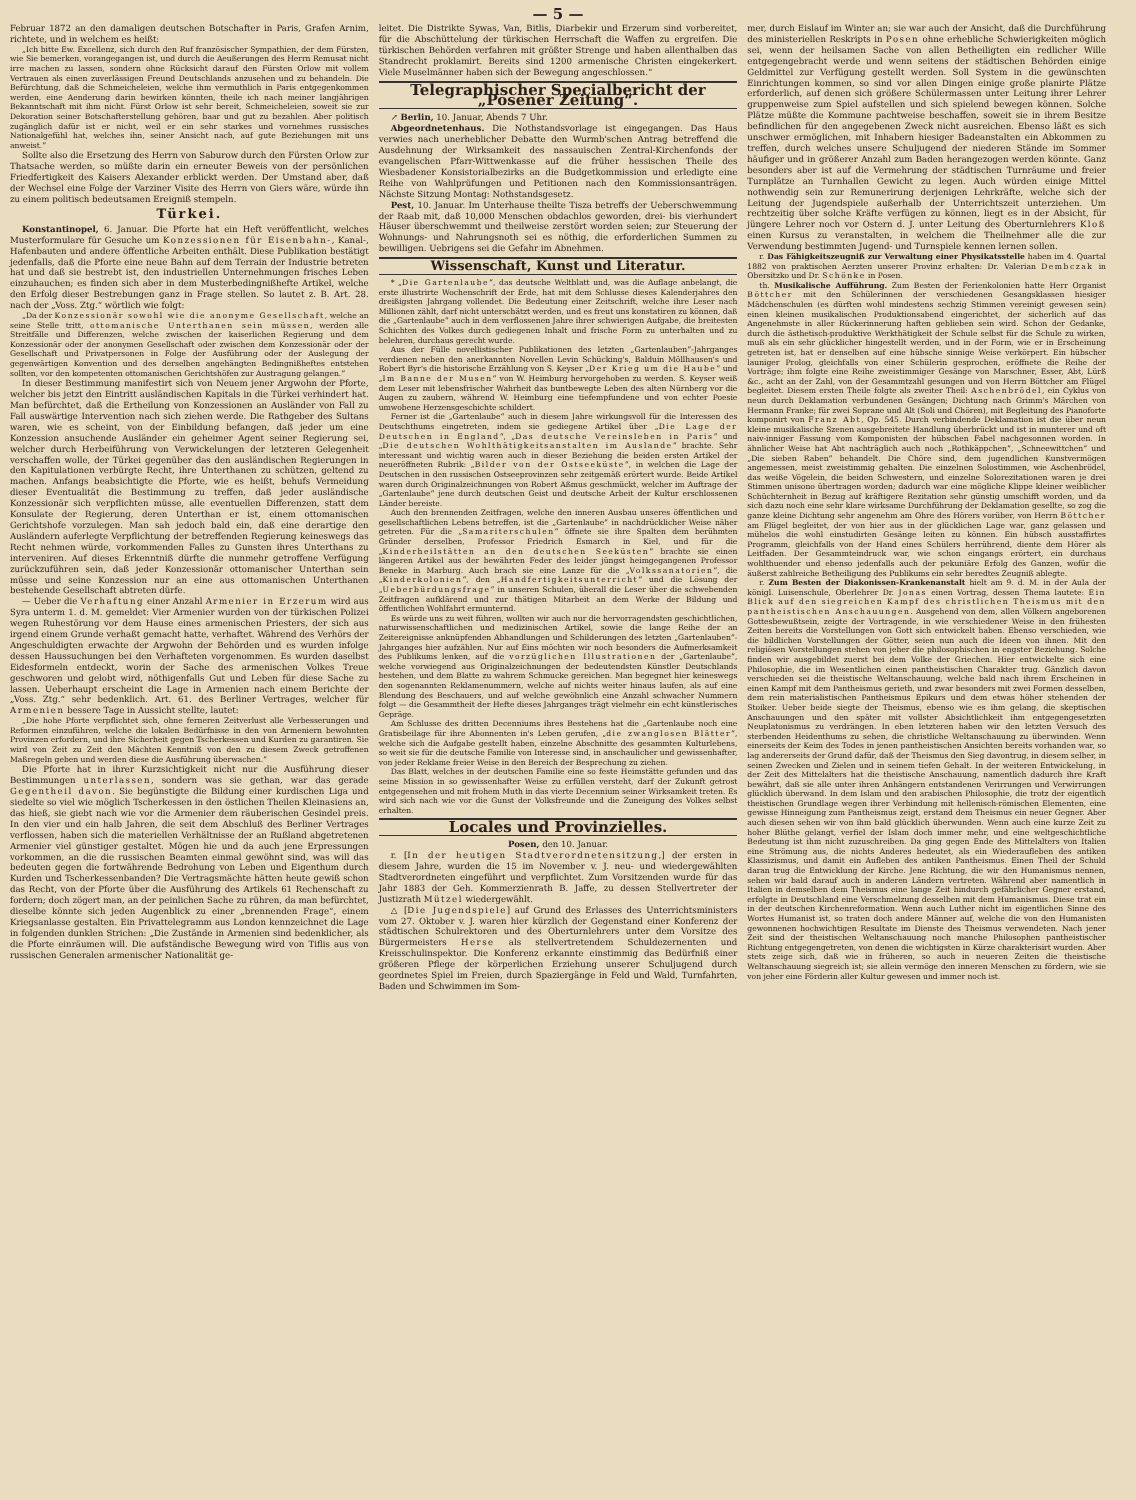— 5 —
Februar 1872 an den damaligen deutschen Botschafter in Paris, Grafen Arnim, richtete, und in welchem es heißt:
„Ich bitte Ew. Excellenz, sich durch den Ruf französischer Sympathien, der dem Fürsten, wie Sie bemerken, vorangegangen ist, und durch die Aeußerungen des Herrn Remusat nicht irre machen zu lassen, sondern ohne Rücksicht darauf den Fürsten Orlow mit vollem Vertrauen als einen zuverlässigen Freund Deutschlands anzusehen und zu behandeln. Die Befürchtung, daß die Schmeicheleien, welche ihm vermuthlich in Paris entgegenkommen werden, eine Aenderung darin bewirken könnten, theile ich nach meiner langjährigen Bekanntschaft mit ihm nicht. Fürst Orlow ist sehr bereit, Schmeicheleien, soweit sie zur Dekoration seiner Botschafterstellung gehören, baar und gut zu bezahlen. Aber politisch zugänglich dafür ist er nicht, weil er ein sehr starkes und vornehmes russisches Nationalgefühl hat, welches ihn, seiner Ansicht nach, auf gute Beziehungen mit uns anweist.“
Sollte also die Ersetzung des Herrn von Saburow durch den Fürsten Orlow zur Thatsache werden, so müßte darin ein erneuter Beweis von der persönlichen Friedfertigkeit des Kaisers Alexander erblickt werden. Der Umstand aber, daß der Wechsel eine Folge der Varziner Visite des Herrn von Giers wäre, würde ihn zu einem politisch bedeutsamen Ereigniß stempeln.
Türkei.
Konstantinopel, 6. Januar. Die Pforte hat ein Heft veröffentlicht, welches Musterformulare für Gesuche um Konzessionen für Eisenbahn-, Kanal-, Hafenbauten und andere öffentliche Arbeiten enthält. Diese Publikation bestätigt jedenfalls, daß die Pforte eine neue Bahn auf dem Terrain der Industrie betreten hat und daß sie bestrebt ist, den industriellen Unternehmungen frisches Leben einzuhauchen; es finden sich aber in dem Musterbedingnißhefte Artikel, welche den Erfolg dieser Bestrebungen ganz in Frage stellen. So lautet z. B. Art. 28. nach der „Voss. Ztg.“ wörtlich wie folgt:
„Da der Konzessionär sowohl wie die anonyme Gesellschaft, welche an seine Stelle tritt, ottomanische Unterthanen sein müssen, werden alle Streitfälle und Differenzen, welche zwischen der kaiserlichen Regierung und dem Konzessionär oder der anonymen Gesellschaft oder zwischen dem Konzessionär oder der Gesellschaft und Privatpersonen in Folge der Ausführung oder der Auslegung der gegenwärtigen Konvention und des derselben angehängten Bedingnißheftes entstehen sollten, vor den kompetenten ottomanischen Gerichtshöfen zur Austragung gelangen.“
In dieser Bestimmung manifestirt sich von Neuem jener Argwohn der Pforte, welcher bis jetzt den Eintritt ausländischen Kapitals in die Türkei verhindert hat. Man befürchtet, daß die Ertheilung von Konzessionen an Ausländer von Fall zu Fall auswärtige Intervention nach sich ziehen werde. Die Rathgeber des Sultans waren, wie es scheint, von der Einbildung befangen, daß jeder um eine Konzession ansuchende Ausländer ein geheimer Agent seiner Regierung sei, welcher durch Herbeiführung von Verwickelungen der letzteren Gelegenheit verschaffen wolle, der Türkei gegenüber das den ausländischen Regierungen in den Kapitulationen verbürgte Recht, ihre Unterthanen zu schützen, geltend zu machen. Anfangs beabsichtigte die Pforte, wie es heißt, behufs Vermeidung dieser Eventualität die Bestimmung zu treffen, daß jeder ausländische Konzessionär sich verpflichten müsse, alle eventuellen Differenzen, statt dem Konsulate der Regierung, deren Unterthan er ist, einem ottomanischen Gerichtshofe vorzulegen. Man sah jedoch bald ein, daß eine derartige den Ausländern auferlegte Verpflichtung der betreffenden Regierung keineswegs das Recht nehmen würde, vorkommenden Falles zu Gunsten ihres Unterthans zu interveniren. Auf dieses Erkenntniß dürfte die nunmehr getroffene Verfügung zurückzuführen sein, daß jeder Konzessionär ottomanischer Unterthan sein müsse und seine Konzession nur an eine aus ottomanischen Unterthanen bestehende Gesellschaft abtreten dürfe.
— Ueber die Verhaftung einer Anzahl Armenier in Erzerum wird aus Syra unterm 1. d. M. gemeldet: Vier Armenier wurden von der türkischen Polizei wegen Ruhestörung vor dem Hause eines armenischen Priesters, der sich aus irgend einem Grunde verhaßt gemacht hatte, verhaftet. Während des Verhörs der Angeschuldigten erwachte der Argwohn der Behörden und es wurden infolge dessen Haussuchungen bei den Verhafteten vorgenommen. Es wurden daselbst Eidesformeln entdeckt, worin der Sache des armenischen Volkes Treue geschworen und gelobt wird, nöthigenfalls Gut und Leben für diese Sache zu lassen. Ueberhaupt erscheint die Lage in Armenien nach einem Berichte der „Voss. Ztg.“ sehr bedenklich. Art. 61. des Berliner Vertrages, welcher für Armenien bessere Tage in Aussicht stellte, lautet:
„Die hohe Pforte verpflichtet sich, ohne ferneren Zeitverlust alle Verbesserungen und Reformen einzuführen, welche die lokalen Bedürfnisse in den von Armeniern bewohnten Provinzen erfordern, und ihre Sicherheit gegen Tscherkessen und Kurden zu garantiren. Sie wird von Zeit zu Zeit den Mächten Kenntniß von den zu diesem Zweck getroffenen Maßregeln geben und werden diese die Ausführung überwachen.“
Die Pforte hat in ihrer Kurzsichtigkeit nicht nur die Ausführung dieser Bestimmungen unterlassen, sondern was sie gethan, war das gerade Gegentheil davon. Sie begünstigte die Bildung einer kurdischen Liga und siedelte so viel wie möglich Tscherkessen in den östlichen Theilen Kleinasiens an, das hieß, sie giebt nach wie vor die Armenier dem räuberischen Gesindel preis. In den vier und ein halb Jahren, die seit dem Abschluß des Berliner Vertrages verflossen, haben sich die materiellen Verhältnisse der an Rußland abgetretenen Armenier viel günstiger gestaltet. Mögen hie und da auch jene Erpressungen vorkommen, an die die russischen Beamten einmal gewöhnt sind, was will das bedeuten gegen die fortwährende Bedrohung von Leben und Eigenthum durch Kurden und Tscherkessenbanden? Die Vertragsmächte hätten heute gewiß schon das Recht, von der Pforte über die Ausführung des Artikels 61 Rechenschaft zu fordern; doch zögert man, an der peinlichen Sache zu rühren, da man befürchtet, dieselbe könnte sich jeden Augenblick zu einer „brennenden Frage“, einem Kriegsanlasse gestalten. Ein Privattelegramm aus London kennzeichnet die Lage in folgenden dunklen Strichen: „Die Zustände in Armenien sind bedenklicher, als die Pforte einräumen will. Die aufständische Bewegung wird von Tiflis aus von russischen Generalen armenischer Nationalität ge-
leitet. Die Distrikte Sywas, Van, Bitlis, Diarbekir und Erzerum sind vorbereitet, für die Abschüttelung der türkischen Herrschaft die Waffen zu ergreifen. Die türkischen Behörden verfahren mit größter Strenge und haben allenthalben das Standrecht proklamirt. Bereits sind 1200 armenische Christen eingekerkert. Viele Muselmänner haben sich der Bewegung angeschlossen.“
Telegraphischer Specialbericht der „Posener Zeitung“.
↗ Berlin, 10. Januar, Abends 7 Uhr.
Abgeordnetenhaus. Die Nothstandsvorlage ist eingegangen. Das Haus verwies nach unerheblicher Debatte den Wurmb'schen Antrag betreffend die Ausdehnung der Wirksamkeit des nassauischen Zentral-Kirchenfonds der evangelischen Pfarr-Wittwenkasse auf die früher hessischen Theile des Wiesbadener Konsistorialbezirks an die Budgetkommission und erledigte eine Reihe von Wahlprüfungen und Petitionen nach den Kommissionsanträgen. Nächste Sitzung Montag: Nothstandsgesetz.
Pest, 10. Januar. Im Unterhause theilte Tisza betreffs der Ueberschwemmung der Raab mit, daß 10,000 Menschen obdachlos geworden, drei- bis vierhundert Häuser überschwemmt und theilweise zerstört worden seien; zur Steuerung der Wohnungs- und Nahrungsnoth sei es nöthig, die erforderlichen Summen zu bewilligen. Uebrigens sei die Gefahr im Abnehmen.
Wissenschaft, Kunst und Literatur.
* „Die Gartenlaube“, das deutsche Weltblatt und, was die Auflage anbelangt, die erste illustrirte Wochenschrift der Erde, hat mit dem Schlusse dieses Kalenderjahres den dreißigsten Jahrgang vollendet. Die Bedeutung einer Zeitschrift, welche ihre Leser nach Millionen zählt, darf nicht unterschätzt werden, und es freut uns konstatiren zu können, daß die „Gartenlaube“ auch in dem verflossenen Jahre ihrer schwierigen Aufgabe, die breitesten Schichten des Volkes durch gediegenen Inhalt und frische Form zu unterhalten und zu belehren, durchaus gerecht wurde.
Aus der Fülle novellistischer Publikationen des letzten „Gartenlauben“-Jahrganges verdienen neben den anerkannten Novellen Levin Schücking's, Balduin Möllhausen's und Robert Byr's die historische Erzählung von S. Keyser „Der Krieg um die Haube“ und „Im Banne der Musen“ von W. Heimburg hervorgehoben zu werden. S. Keyser weiß dem Leser mit lebensfrischer Wahrheit das buntbewegte Leben des alten Nürnberg vor die Augen zu zaubern, während W. Heimburg eine tiefempfundene und von echter Poesie umwobene Herzensgeschichte schildert.
Ferner ist die „Gartenlaube“ auch in diesem Jahre wirkungsvoll für die Interessen des Deutschthums eingetreten, indem sie gediegene Artikel über „Die Lage der Deutschen in England“, „Das deutsche Vereinsleben in Paris“ und „Die deutschen Wohlthätigkeitsanstalten im Auslande“ brachte. Sehr interessant und wichtig waren auch in dieser Beziehung die beiden ersten Artikel der neueröffneten Rubrik: „Bilder von der Ostseeküste“, in welchen die Lage der Deutschen in den russischen Ostseeprovinzen sehr zeitgemäß erörtert wurde. Beide Artikel waren durch Originalzeichnungen von Robert Aßmus geschmückt, welcher im Auftrage der „Gartenlaube“ jene durch deutschen Geist und deutsche Arbeit der Kultur erschlossenen Länder bereiste.
Auch den brennenden Zeitfragen, welche den inneren Ausbau unseres öffentlichen und gesellschaftlichen Lebens betreffen, ist die „Gartenlaube“ in nachdrücklicher Weise näher getreten. Für die „Samariterschulen“ öffnete sie ihre Spalten dem berühmten Gründer derselben, Professor Friedrich Esmarch in Kiel, und für die „Kinderheilstätten an den deutschen Seeküsten“ brachte sie einen längeren Artikel aus der bewährten Feder des leider jüngst heimgegangenen Professor Beneke in Marburg. Auch brach sie eine Lanze für die „Volkssanatorien“, die „Kinderkolonien“, den „Handfertigkeitsunterricht“ und die Lösung der „Ueberbürdungsfrage“ in unseren Schulen, überall die Leser über die schwebenden Zeitfragen aufklärend und zur thätigen Mitarbeit an dem Werke der Bildung und öffentlichen Wohlfahrt ermunternd.
Es würde uns zu weit führen, wollten wir auch nur die hervorragendsten geschichtlichen, naturwissenschaftlichen und medizinischen Artikel, sowie die lange Reihe der an Zeitereignisse anknüpfenden Abhandlungen und Schilderungen des letzten „Gartenlauben“-Jahrganges hier aufzählen. Nur auf Eins möchten wir noch besonders die Aufmerksamkeit des Publikums lenken, auf die vorzüglichen Illustrationen der „Gartenlaube“, welche vorwiegend aus Originalzeichnungen der bedeutendsten Künstler Deutschlands bestehen, und dem Blatte zu wahrem Schmucke gereichen. Man begegnet hier keineswegs den sogenannten Reklamenummern, welche auf nichts weiter hinaus laufen, als auf eine Blendung des Beschauers, und auf welche gewöhnlich eine Anzahl schwacher Nummern folgt — die Gesammtheit der Hefte dieses Jahrganges trägt vielmehr ein echt künstlerisches Gepräge.
Am Schlusse des dritten Decenniums ihres Bestehens hat die „Gartenlaube noch eine Gratisbeilage für ihre Abonnenten in's Leben gerufen, „die zwanglosen Blätter“, welche sich die Aufgabe gestellt haben, einzelne Abschnitte des gesammten Kulturlebens, so weit sie für die deutsche Familie von Interesse sind, in anschaulicher und gewissenhafter, von jeder Reklame freier Weise in den Bereich der Besprechung zu ziehen.
Das Blatt, welches in der deutschen Familie eine so feste Heimstätte gefunden und das seine Mission in so gewissenhafter Weise zu erfüllen versteht, darf der Zukunft getrost entgegensehen und mit frohem Muth in das vierte Decennium seiner Wirksamkeit treten. Es wird sich nach wie vor die Gunst der Volksfreunde und die Zuneigung des Volkes selbst erhalten.
Locales und Provinzielles.
Posen, den 10. Januar.
r. [In der heutigen Stadtverordnetensitzung,] der ersten in diesem Jahre, wurden die 15 im November v. J. neu- und wiedergewählten Stadtverordneten eingeführt und verpflichtet. Zum Vorsitzenden wurde für das Jahr 1883 der Geh. Kommerzienrath B. Jaffe, zu dessen Stellvertreter der Justizrath Mützel wiedergewählt.
△ [Die Jugendspiele] auf Grund des Erlasses des Unterrichtsministers vom 27. Oktober v. J. waren hier kürzlich der Gegenstand einer Konferenz der städtischen Schulrektoren und des Oberturnlehrers unter dem Vorsitze des Bürgermeisters Herse als stellvertretendem Schuldezernenten und Kreisschulinspektor. Die Konferenz erkannte einstimmig das Bedürfniß einer größeren Pflege der körperlichen Erziehung unserer Schuljugend durch geordnetes Spiel im Freien, durch Spaziergänge in Feld und Wald, Turnfahrten, Baden und Schwimmen im Som-
mer, durch Eislauf im Winter an; sie war auch der Ansicht, daß die Durchführung des ministeriellen Reskripts in Posen ohne erhebliche Schwierigkeiten möglich sei, wenn der heilsamen Sache von allen Betheiligten ein redlicher Wille entgegengebracht werde und wenn seitens der städtischen Behörden einige Geldmittel zur Verfügung gestellt werden. Soll System in die gewünschten Einrichtungen kommen, so sind vor allen Dingen einige große planirte Plätze erforderlich, auf denen sich größere Schülermassen unter Leitung ihrer Lehrer gruppenweise zum Spiel aufstellen und sich spielend bewegen können. Solche Plätze müßte die Kommune pachtweise beschaffen, soweit sie in ihrem Besitze befindlichen für den angegebenen Zweck nicht ausreichen. Ebenso läßt es sich unschwer ermöglichen, mit Inhabern hiesiger Badeanstalten ein Abkommen zu treffen, durch welches unsere Schuljugend der niederen Stände im Sommer häufiger und in größerer Anzahl zum Baden herangezogen werden könnte. Ganz besonders aber ist auf die Vermehrung der städtischen Turnräume und freier Turnplätze an Turnhallen Gewicht zu legen. Auch würden einige Mittel nothwendig sein zur Remunerirung derjenigen Lehrkräfte, welche sich der Leitung der Jugendspiele außerhalb der Unterrichtszeit unterziehen. Um rechtzeitig über solche Kräfte verfügen zu können, liegt es in der Absicht, für jüngere Lehrer noch vor Ostern d. J. unter Leitung des Oberturnlehrers Kloß einen Kursus zu veranstalten, in welchem die Theilnehmer alle die zur Verwendung bestimmten Jugend- und Turnspiele kennen lernen sollen.
r. Das Fähigkeitszeugniß zur Verwaltung einer Physikatsstelle haben im 4. Quartal 1882 von praktischen Aerzten unserer Provinz erhalten: Dr. Valerian Dembczak in Obersitzko und Dr. Schönke in Posen.
th. Musikalische Aufführung. Zum Besten der Ferienkolonien hatte Herr Organist Böttcher mit den Schülerinnen der verschiedenen Gesangsklassen hiesiger Mädchenschulen (es dürften wohl mindestens sechzig Stimmen vereinigt gewesen sein) einen kleinen musikalischen Produktionsabend eingerichtet, der sicherlich auf das Angenehmste in aller Rückerinnerung haften geblieben sein wird. Schon der Gedanke, durch die ästhetisch-produktive Werkthätigkeit der Schule selbst für die Schule zu wirken, muß als ein sehr glücklicher hingestellt werden, und in der Form, wie er in Erscheinung getreten ist, hat er denselben auf eine hübsche sinnige Weise verkörpert. Ein hübscher launiger Prolog, gleichfalls von einer Schülerin gesprochen, eröffnete die Reihe der Vorträge; ihm folgte eine Reihe zweistimmiger Gesänge von Marschner, Esser, Abt, Lürß &c., acht an der Zahl, von der Gesammtzahl gesungen und von Herrn Böttcher am Flügel begleitet. Diesem ersten Theile folgte als zweiter Theil: Aschenbrödel, ein Cyklus von neun durch Deklamation verbundenen Gesängen; Dichtung nach Grimm's Märchen von Hermann Franke; für zwei Soprane und Alt (Soli und Chören), mit Begleitung des Pianoforte komponirt von Franz Abt, Op. 545. Durch verbindende Deklamation ist die über neun kleine musikalische Szenen ausgebreitete Handlung überbrückt und ist in munterer und oft naiv-inniger Fassung vom Komponisten der hübschen Fabel nachgesonnen worden. In ähnlicher Weise hat Abt nachträglich auch noch „Rothkäppchen“, „Schneewittchen“ und „Die sieben Raben“ behandelt. Die Chöre sind, dem jugendlichen Kunstvermögen angemessen, meist zweistimmig gehalten. Die einzelnen Solostimmen, wie Aschenbrödel, das weiße Vögelein, die beiden Schwestern, und einzelne Solorezitationen waren je drei Stimmen unisono übertragen worden; dadurch war eine mögliche Klippe kleiner weiblicher Schüchternheit in Bezug auf kräftigere Rezitation sehr günstig umschifft worden, und da sich dazu noch eine sehr klare wirksame Durchführung der Deklamation gesellte, so zog die ganze kleine Dichtung sehr angenehm am Ohre des Hörers vorüber, von Herrn Böttcher am Flügel begleitet, der von hier aus in der glücklichen Lage war, ganz gelassen und mühelos die wohl einstudirten Gesänge leiten zu können. Ein hübsch ausstaffirtes Programm, gleichfalls von der Hand eines Schülers herrührend, diente dem Hörer als Leitfaden. Der Gesammteindruck war, wie schon eingangs erörtert, ein durchaus wohlthuender und ebenso jedenfalls auch der pekuniäre Erfolg des Ganzen, wofür die äußerst zahlreiche Betheiligung des Publikums ein sehr beredtes Zeugniß ablegte.
r. Zum Besten der Diakonissen-Krankenanstalt hielt am 9. d. M. in der Aula der königl. Luisenschule, Oberlehrer Dr. Jonas einen Vortrag, dessen Thema lautete: Ein Blick auf den siegreichen Kampf des christlichen Theismus mit den pantheistischen Anschauungen. Ausgehend von dem, allen Völkern angeborenen Gottesbewußtsein, zeigte der Vortragende, in wie verschiedener Weise in den frühesten Zeiten bereits die Vorstellungen von Gott sich entwickelt haben. Ebenso verschieden, wie die bildlichen Vorstellungen der Götter, seien nun auch die Ideen von ihnen. Mit den religiösen Vorstellungen stehen von jeher die philosophischen in engster Beziehung. Solche finden wir ausgebildet zuerst bei dem Volke der Griechen. Hier entwickelte sich eine Philosophie, die im Wesentlichen einen pantheistischen Charakter trug. Gänzlich davon verschieden sei die theistische Weltanschauung, welche bald nach ihrem Erscheinen in einen Kampf mit dem Pantheismus gerieth, und zwar besonders mit zwei Formen desselben, dem rein materialistischen Pantheismus Epikurs und dem etwas höher stehenden der Stoiker. Ueber beide siegte der Theismus, ebenso wie es ihm gelang, die skeptischen Anschauungen und den später mit vollster Absichtlichkeit ihm entgegengesetzten Neuplatonismus zu verdrängen. In eben letzteren haben wir den letzten Versuch des sterbenden Heidenthums zu sehen, die christliche Weltanschauung zu überwinden. Wenn einerseits der Keim des Todes in jenen pantheistischen Ansichten bereits vorhanden war, so lag andererseits der Grund dafür, daß der Theismus den Sieg davontrug, in diesem selber, in seinen Zwecken und Zielen und in seinem tiefen Gehalt. In der weiteren Entwickelung, in der Zeit des Mittelalters hat die theistische Anschauung, namentlich dadurch ihre Kraft bewährt, daß sie alle unter ihren Anhängern entstandenen Verirrungen und Verwirrungen glücklich überwand. In dem Islam und den arabischen Philosophie, die trotz der eigentlich theistischen Grundlage wegen ihrer Verbindung mit hellenisch-römischen Elementen, eine gewisse Hinneigung zum Pantheismus zeigt, erstand dem Theismus ein neuer Gegner. Aber auch diesen sehen wir von ihm bald glücklich überwunden. Wenn auch eine kurze Zeit zu hoher Blüthe gelangt, verfiel der Islam doch immer mehr, und eine weltgeschichtliche Bedeutung ist ihm nicht zuzuschreiben. Da ging gegen Ende des Mittelalters von Italien eine Strömung aus, die nichts Anderes bedeutet, als ein Wiederaufleben des antiken Klassizismus, und damit ein Aufleben des antiken Pantheismus. Einen Theil der Schuld daran trug die Entwicklung der Kirche. Jene Richtung, die wir den Humanismus nennen, sehen wir bald darauf auch in anderen Ländern vertreten. Während aber namentlich in Italien in demselben dem Theismus eine lange Zeit hindurch gefährlicher Gegner erstand, erfolgte in Deutschland eine Verschmelzung desselben mit dem Humanismus. Diese trat ein in der deutschen Kirchenreformation. Wenn auch Luther nicht im eigentlichen Sinne des Wortes Humanist ist, so traten doch andere Männer auf, welche die von den Humanisten gewonnenen hochwichtigen Resultate im Dienste des Theismus verwendeten. Nach jener Zeit sind der theistischen Weltanschauung noch manche Philosophen pantheistischer Richtung entgegengetreten, von denen die wichtigsten in Kürze charakterisirt wurden. Aber stets zeige sich, daß wie in früheren, so auch in neueren Zeiten die theistische Weltanschauung siegreich ist; sie allein vermöge den inneren Menschen zu fördern, wie sie von jeher eine Förderin aller Kultur gewesen und immer noch ist.